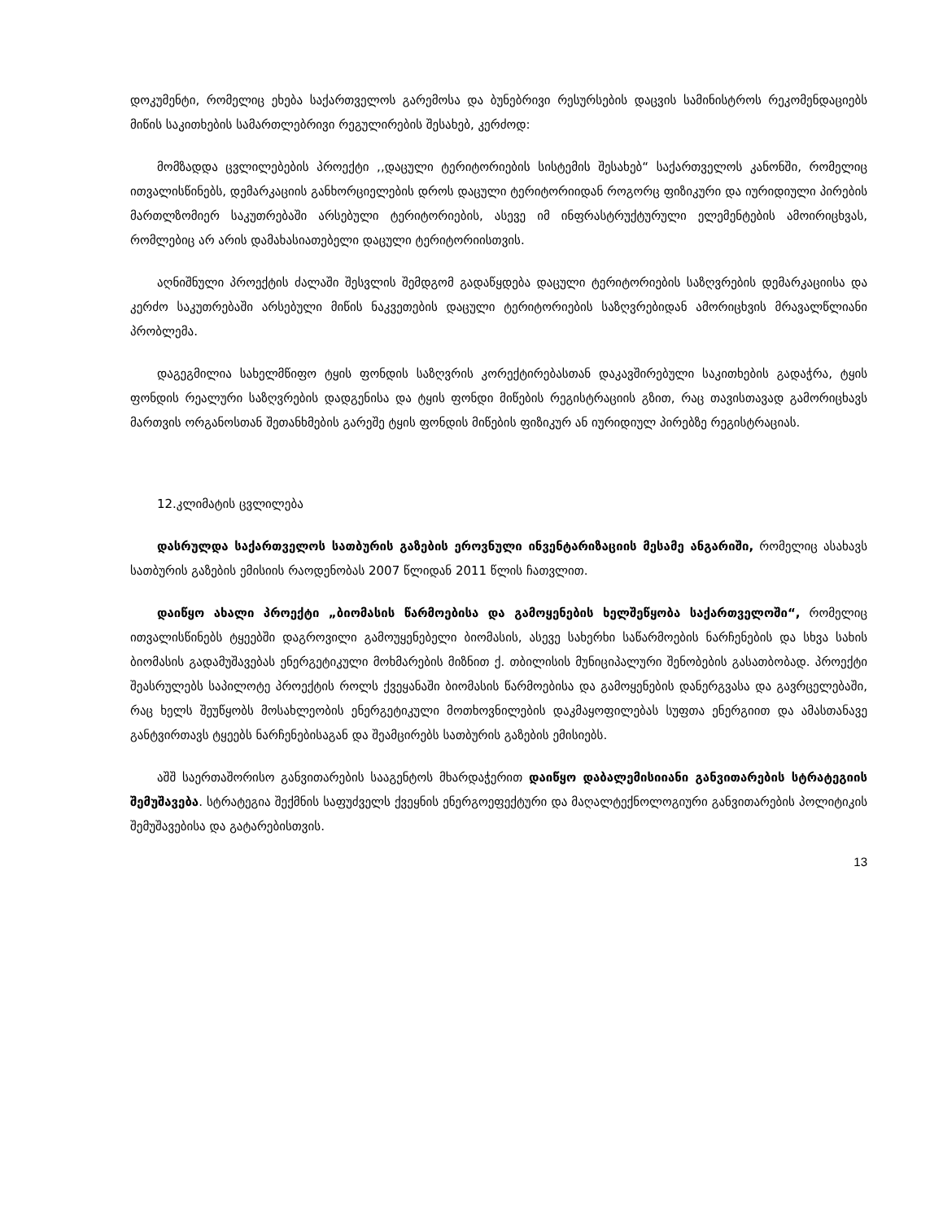დოკუმენტი, რომელიც ეხება საქართველოს გარემოსა და ბუნებრივი რესურსების დაცვის სამინისტროს რეკომენდაციებს მიწის საკითხების სამართლებრივი რეგულირების შესახებ, კერძოდ:
მომზადდა ცვლილებების პროექტი ,,დაცული ტერიტორიების სისტემის შესახებ“ საქართველოს კანონში, რომელიც ითვალისწინებს, დემარკაციის განხორციელების დროს დაცული ტერიტორიიდან როგორც ფიზიკური და იურიდიული პირების მართლზომიერ საკუთრებაში არსებული ტერიტორიების, ასევე იმ ინფრასტრუქტურული ელემენტების ამოირიცხვას, რომლებიც არ არის დამახასიათებელი დაცული ტერიტორიისთვის.
აღნიშნული პროექტის ძალაში შესვლის შემდგომ გადაწყდება დაცული ტერიტორიების საზღვრების დემარკაციისა და კერძო საკუთრებაში არსებული მიწის ნაკვეთების დაცული ტერიტორიების საზღვრებიდან ამორიცხვის მრავალწლიანი პრობლემა.
დაგეგმილია სახელმწიფო ტყის ფონდის საზღვრის კორექტირებასთან დაკავშირებული საკითხების გადაჭრა, ტყის ფონდის რეალური საზღვრების დადგენისა და ტყის ფონდი მიწების რეგისტრაციის გზით, რაც თავისთავად გამორიცხავს მართვის ორგანოსთან შეთანხმების გარეშე ტყის ფონდის მიწების ფიზიკურ ან იურიდიულ პირებზე რეგისტრაციას.
12.კლიმატის ცვლილება
დასრულდა საქართველოს სათბურის გაზების ეროვნული ინვენტარიზაციის მესამე ანგარიში, რომელიც ასახავს სათბურის გაზების ემისიის რაოდენობას 2007 წლიდან 2011 წლის ჩათვლით.
დაიწყო ახალი პროექტი „ბიომასის წარმოებისა და გამოყენების ხელშეწყობა საქართველოში“, რომელიც ითვალისწინებს ტყეებში დაგროვილი გამოუყენებელი ბიომასის, ასევე სახერხი საწარმოების ნარჩენების და სხვა სახის ბიომასის გადამუშავებას ენერგეტიკული მოხმარების მიზნით ქ. თბილისის მუნიციპალური შენობების გასათბობად. პროექტი შეასრულებს საპილოტე პროექტის როლს ქვეყანაში ბიომასის წარმოებისა და გამოყენების დანერგვასა და გავრცელებაში, რაც ხელს შეუწყობს მოსახლეობის ენერგეტიკული მოთხოვნილების დაკმაყოფილებას სუფთა ენერგიით და ამასთანავე განტვირთავს ტყეებს ნარჩენებისაგან და შეამცირებს სათბურის გაზების ემისიებს.
აშშ საერთაშორისო განვითარების სააგენტოს მხარდაჭერით დაიწყო დაბალემისიიანი განვითარების სტრატეგიის შემუშავება. სტრატეგია შექმნის საფუძველს ქვეყნის ენერგოეფექტური და მაღალტექნოლოგიური განვითარების პოლიტიკის შემუშავებისა და გატარებისთვის.
13